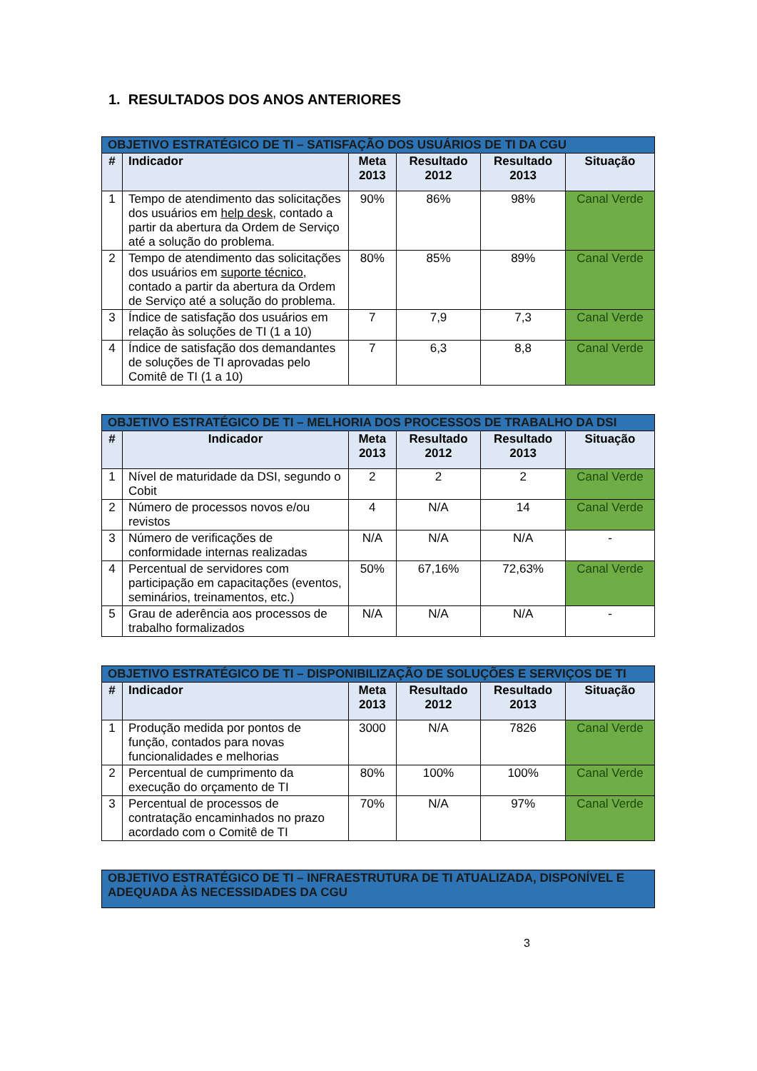1. RESULTADOS DOS ANOS ANTERIORES
| OBJETIVO ESTRATÉGICO DE TI – SATISFAÇÃO DOS USUÁRIOS DE TI DA CGU | | | | | |
| --- | --- | --- | --- | --- | --- |
| # | Indicador | Meta 2013 | Resultado 2012 | Resultado 2013 | Situação |
| 1 | Tempo de atendimento das solicitações dos usuários em help desk , contado a partir da abertura da Ordem de Serviço até a solução do problema. | 90% | 86% | 98% | Canal Verde |
| 2 | Tempo de atendimento das solicitações dos usuários em suporte técnico , contado a partir da abertura da Ordem de Serviço até a solução do problema. | 80% | 85% | 89% | Canal Verde |
| 3 | Índice de satisfação dos usuários em relação às soluções de TI (1 a 10) | 7 | 7,9 | 7,3 | Canal Verde |
| 4 | Índice de satisfação dos demandantes de soluções de TI aprovadas pelo Comitê de TI (1 a 10) | 7 | 6,3 | 8,8 | Canal Verde |
| OBJETIVO ESTRATÉGICO DE TI – MELHORIA DOS PROCESSOS DE TRABALHO DA DSI | | | | | |
| --- | --- | --- | --- | --- | --- |
| # | Indicador | Meta 2013 | Resultado 2012 | Resultado 2013 | Situação |
| 1 | Nível de maturidade da DSI, segundo o Cobit | 2 | 2 | 2 | Canal Verde |
| 2 | Número de processos novos e/ou revistos | 4 | N/A | 14 | Canal Verde |
| 3 | Número de verificações de conformidade internas realizadas | N/A | N/A | N/A | - |
| 4 | Percentual de servidores com participação em capacitações (eventos, seminários, treinamentos, etc.) | 50% | 67,16% | 72,63% | Canal Verde |
| 5 | Grau de aderência aos processos de trabalho formalizados | N/A | N/A | N/A | - |
| OBJETIVO ESTRATÉGICO DE TI – DISPONIBILIZAÇÃO DE SOLUÇÕES E SERVIÇOS DE TI | | | | | |
| --- | --- | --- | --- | --- | --- |
| # | Indicador | Meta 2013 | Resultado 2012 | Resultado 2013 | Situação |
| 1 | Produção medida por pontos de função, contados para novas funcionalidades e melhorias | 3000 | N/A | 7826 | Canal Verde |
| 2 | Percentual de cumprimento da execução do orçamento de TI | 80% | 100% | 100% | Canal Verde |
| 3 | Percentual de processos de contratação encaminhados no prazo acordado com o Comitê de TI | 70% | N/A | 97% | Canal Verde |
| OBJETIVO ESTRATÉGICO DE TI – INFRAESTRUTURA DE TI ATUALIZADA, DISPONÍVEL E ADEQUADA ÀS NECESSIDADES DA CGU |
| --- |
3